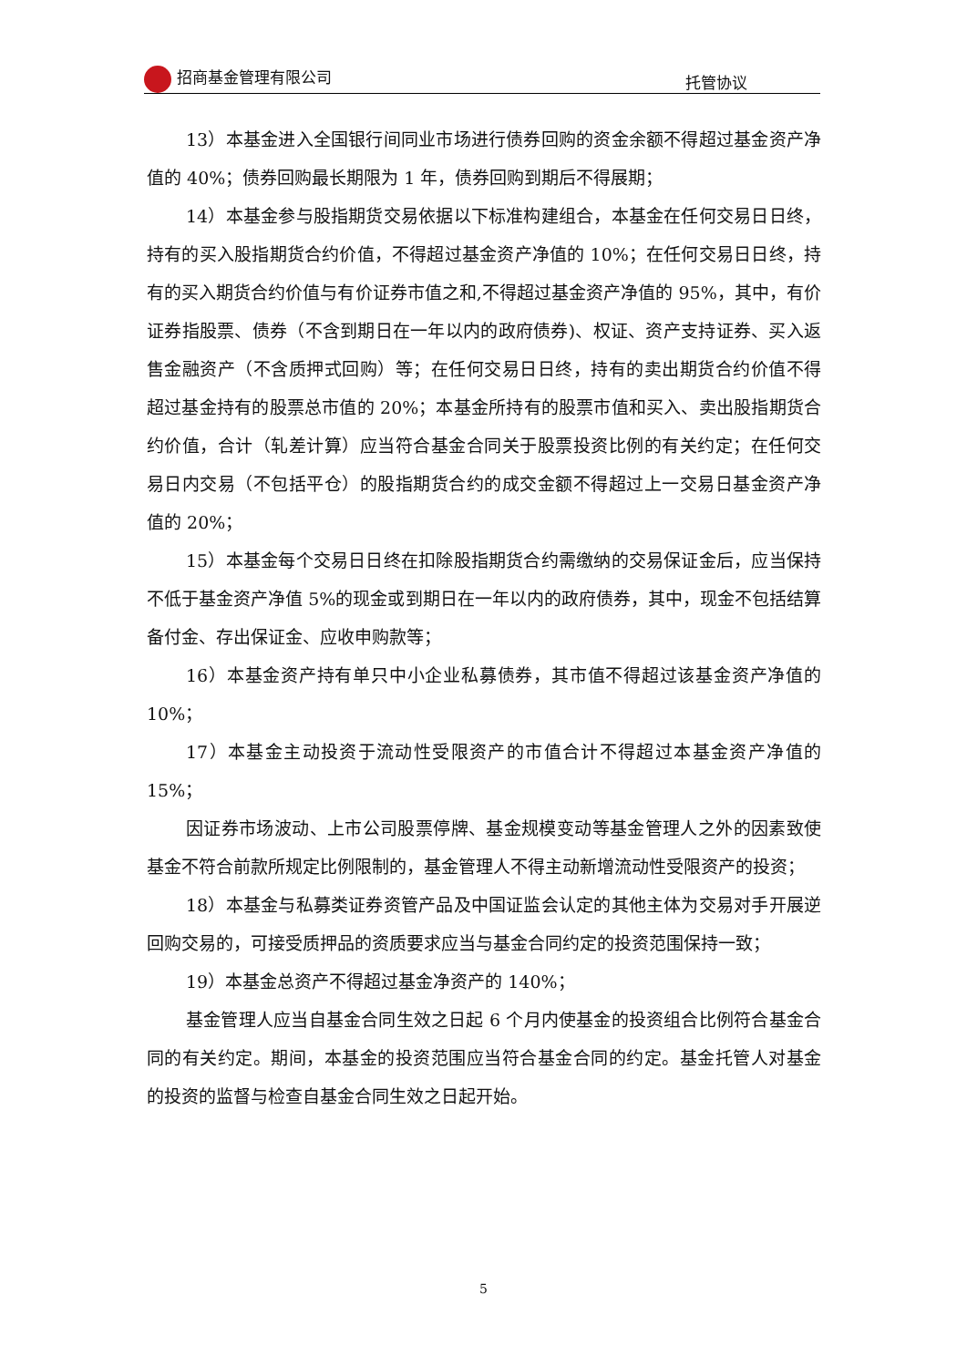招商基金管理有限公司 托管协议
13）本基金进入全国银行间同业市场进行债券回购的资金余额不得超过基金资产净值的 40%；债券回购最长期限为 1 年，债券回购到期后不得展期；
14）本基金参与股指期货交易依据以下标准构建组合，本基金在任何交易日日终，持有的买入股指期货合约价值，不得超过基金资产净值的 10%；在任何交易日日终，持有的买入期货合约价值与有价证券市值之和,不得超过基金资产净值的 95%，其中，有价证券指股票、债券（不含到期日在一年以内的政府债券)、权证、资产支持证券、买入返售金融资产（不含质押式回购）等；在任何交易日日终，持有的卖出期货合约价值不得超过基金持有的股票总市值的 20%；本基金所持有的股票市值和买入、卖出股指期货合约价值，合计（轧差计算）应当符合基金合同关于股票投资比例的有关约定；在任何交易日内交易（不包括平仓）的股指期货合约的成交金额不得超过上一交易日基金资产净值的 20%；
15）本基金每个交易日日终在扣除股指期货合约需缴纳的交易保证金后，应当保持不低于基金资产净值 5%的现金或到期日在一年以内的政府债券，其中，现金不包括结算备付金、存出保证金、应收申购款等；
16）本基金资产持有单只中小企业私募债券，其市值不得超过该基金资产净值的 10%；
17）本基金主动投资于流动性受限资产的市值合计不得超过本基金资产净值的 15%；
因证券市场波动、上市公司股票停牌、基金规模变动等基金管理人之外的因素致使基金不符合前款所规定比例限制的，基金管理人不得主动新增流动性受限资产的投资；
18）本基金与私募类证券资管产品及中国证监会认定的其他主体为交易对手开展逆回购交易的，可接受质押品的资质要求应当与基金合同约定的投资范围保持一致；
19）本基金总资产不得超过基金净资产的 140%；
基金管理人应当自基金合同生效之日起 6 个月内使基金的投资组合比例符合基金合同的有关约定。期间，本基金的投资范围应当符合基金合同的约定。基金托管人对基金的投资的监督与检查自基金合同生效之日起开始。
5